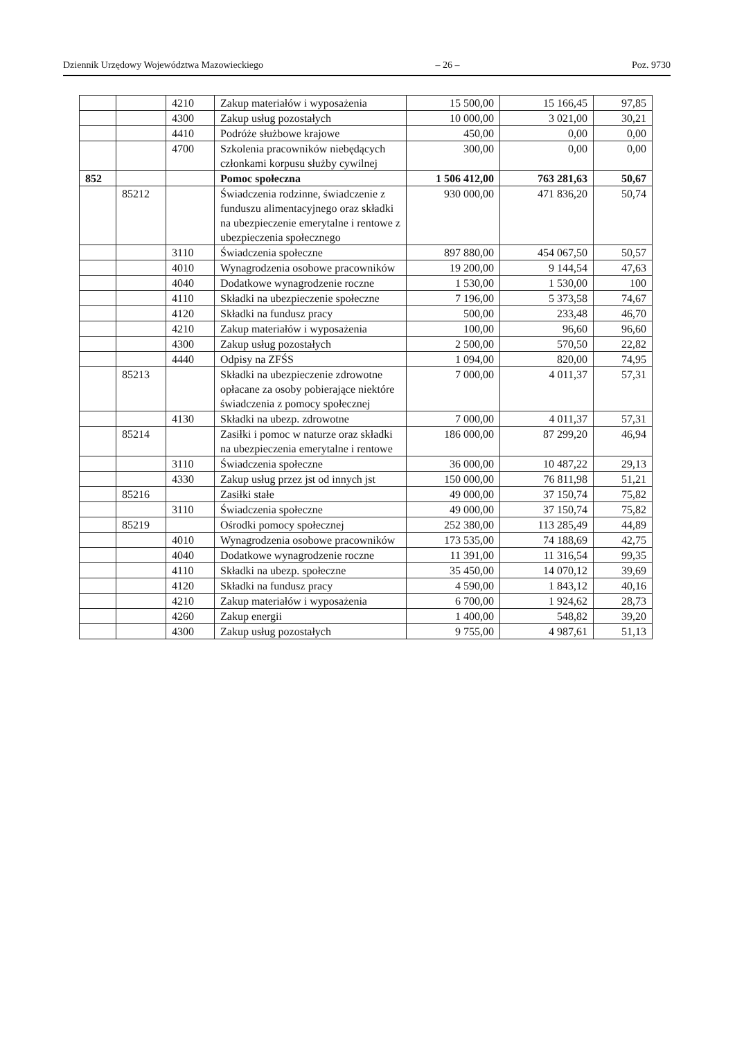Dziennik Urzędowy Województwa Mazowieckiego – 26 – Poz. 9730
| | | 4210 | Zakup materiałów i wyposażenia | 15 500,00 | 15 166,45 | 97,85 |
| | | 4300 | Zakup usług pozostałych | 10 000,00 | 3 021,00 | 30,21 |
| | | 4410 | Podróże służbowe krajowe | 450,00 | 0,00 | 0,00 |
| | | 4700 | Szkolenia pracowników niebędących członkami korpusu służby cywilnej | 300,00 | 0,00 | 0,00 |
| 852 | | | Pomoc społeczna | 1 506 412,00 | 763 281,63 | 50,67 |
| | 85212 | | Świadczenia rodzinne, świadczenie z funduszu alimentacyjnego oraz składki na ubezpieczenie emerytalne i rentowe z ubezpieczenia społecznego | 930 000,00 | 471 836,20 | 50,74 |
| | | 3110 | Świadczenia społeczne | 897 880,00 | 454 067,50 | 50,57 |
| | | 4010 | Wynagrodzenia osobowe pracowników | 19 200,00 | 9 144,54 | 47,63 |
| | | 4040 | Dodatkowe wynagrodzenie roczne | 1 530,00 | 1 530,00 | 100 |
| | | 4110 | Składki na ubezpieczenie społeczne | 7 196,00 | 5 373,58 | 74,67 |
| | | 4120 | Składki na fundusz pracy | 500,00 | 233,48 | 46,70 |
| | | 4210 | Zakup materiałów i wyposażenia | 100,00 | 96,60 | 96,60 |
| | | 4300 | Zakup usług pozostałych | 2 500,00 | 570,50 | 22,82 |
| | | 4440 | Odpisy na ZFŚS | 1 094,00 | 820,00 | 74,95 |
| | 85213 | | Składki na ubezpieczenie zdrowotne opłacane za osoby pobierające niektóre świadczenia z pomocy społecznej | 7 000,00 | 4 011,37 | 57,31 |
| | | 4130 | Składki na ubezp. zdrowotne | 7 000,00 | 4 011,37 | 57,31 |
| | 85214 | | Zasiłki i pomoc w naturze oraz składki na ubezpieczenia emerytalne i rentowe | 186 000,00 | 87 299,20 | 46,94 |
| | | 3110 | Świadczenia społeczne | 36 000,00 | 10 487,22 | 29,13 |
| | | 4330 | Zakup usług przez jst od innych jst | 150 000,00 | 76 811,98 | 51,21 |
| | 85216 | | Zasiłki stałe | 49 000,00 | 37 150,74 | 75,82 |
| | | 3110 | Świadczenia społeczne | 49 000,00 | 37 150,74 | 75,82 |
| | 85219 | | Ośrodki pomocy społecznej | 252 380,00 | 113 285,49 | 44,89 |
| | | 4010 | Wynagrodzenia osobowe pracowników | 173 535,00 | 74 188,69 | 42,75 |
| | | 4040 | Dodatkowe wynagrodzenie roczne | 11 391,00 | 11 316,54 | 99,35 |
| | | 4110 | Składki na ubezp. społeczne | 35 450,00 | 14 070,12 | 39,69 |
| | | 4120 | Składki na fundusz pracy | 4 590,00 | 1 843,12 | 40,16 |
| | | 4210 | Zakup materiałów i wyposażenia | 6 700,00 | 1 924,62 | 28,73 |
| | | 4260 | Zakup energii | 1 400,00 | 548,82 | 39,20 |
| | | 4300 | Zakup usług pozostałych | 9 755,00 | 4 987,61 | 51,13 |